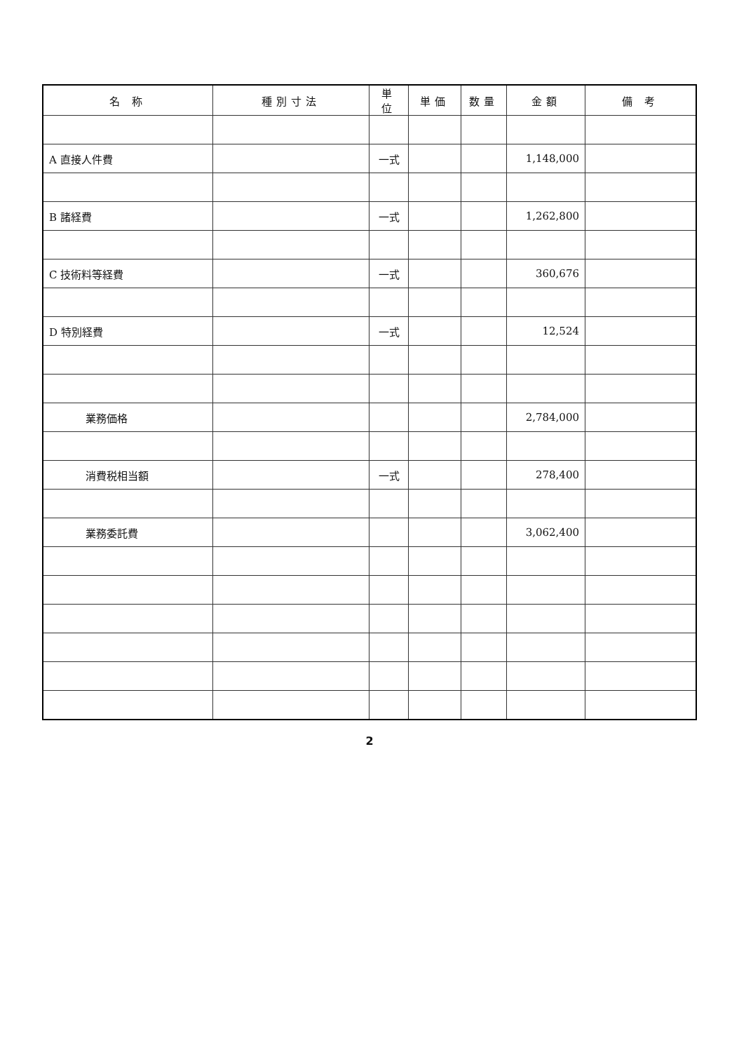| 名 称 | 種別寸法 | 単位 | 単価 | 数量 | 金額 | 備 考 |
| --- | --- | --- | --- | --- | --- | --- |
| A 直接人件費 | | 一式 | | | 1,148,000 | |
| B 諸経費 | | 一式 | | | 1,262,800 | |
| C 技術料等経費 | | 一式 | | | 360,676 | |
| D 特別経費 | | 一式 | | | 12,524 | |
| 業務価格 | | | | | 2,784,000 | |
| 消費税相当額 | | 一式 | | | 278,400 | |
| 業務委託費 | | | | | 3,062,400 | |
2